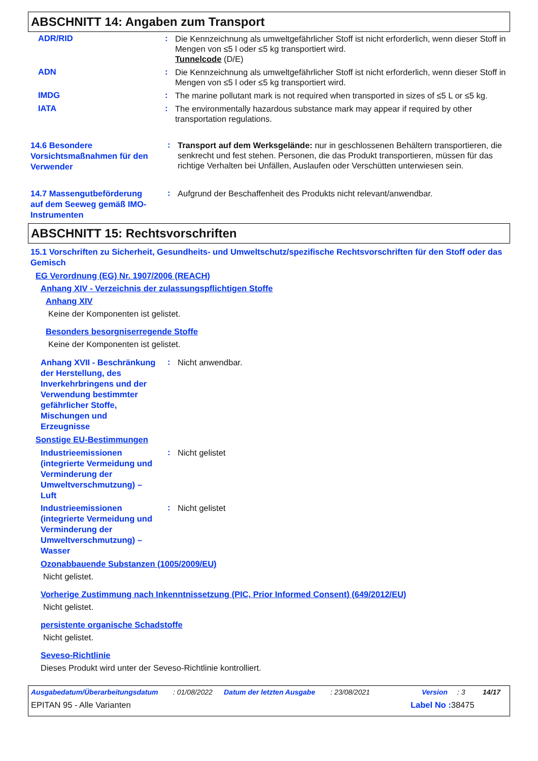ABSCHNITT 14: Angaben zum Transport
ADR/RID :
Die Kennzeichnung als umweltgefährlicher Stoff ist nicht erforderlich, wenn dieser Stoff in Mengen von ≤5 l oder ≤5 kg transportiert wird.
Tunnelcode (D/E)
ADN :
Die Kennzeichnung als umweltgefährlicher Stoff ist nicht erforderlich, wenn dieser Stoff in Mengen von ≤5 l oder ≤5 kg transportiert wird.
IMDG :
The marine pollutant mark is not required when transported in sizes of ≤5 L or ≤5 kg.
IATA :
The environmentally hazardous substance mark may appear if required by other transportation regulations.
14.6 Besondere Vorsichtsmaßnahmen für den Verwender
:
Transport auf dem Werksgelände: nur in geschlossenen Behältern transportieren, die senkrecht und fest stehen. Personen, die das Produkt transportieren, müssen für das richtige Verhalten bei Unfällen, Auslaufen oder Verschütten unterwiesen sein.
14.7 Massengutbeförderung auf dem Seeweg gemäß IMO-Instrumenten
:
Aufgrund der Beschaffenheit des Produkts nicht relevant/anwendbar.
ABSCHNITT 15: Rechtsvorschriften
15.1 Vorschriften zu Sicherheit, Gesundheits- und Umweltschutz/spezifische Rechtsvorschriften für den Stoff oder das Gemisch
EG Verordnung (EG) Nr. 1907/2006 (REACH)
Anhang XIV - Verzeichnis der zulassungspflichtigen Stoffe
Anhang XIV
Keine der Komponenten ist gelistet.
Besonders besorgniserregende Stoffe
Keine der Komponenten ist gelistet.
Anhang XVII - Beschränkung der Herstellung, des Inverkehrbringens und der Verwendung bestimmter gefährlicher Stoffe, Mischungen und Erzeugnisse
:
Nicht anwendbar.
Sonstige EU-Bestimmungen
Industrieemissionen (integrierte Vermeidung und Verminderung der Umweltverschmutzung) – Luft
:
Nicht gelistet
Industrieemissionen (integrierte Vermeidung und Verminderung der Umweltverschmutzung) – Wasser
:
Nicht gelistet
Ozonabbauende Substanzen (1005/2009/EU)
Nicht gelistet.
Vorherige Zustimmung nach Inkenntnissetzung (PIC, Prior Informed Consent) (649/2012/EU)
Nicht gelistet.
persistente organische Schadstoffe
Nicht gelistet.
Seveso-Richtlinie
Dieses Produkt wird unter der Seveso-Richtlinie kontrolliert.
Ausgabedatum/Überarbeitungsdatum: 01/08/2022 Datum der letzten Ausgabe: 23/08/2021 Version: 3 14/17
EPITAN 95 - Alle Varianten Label No : 38475